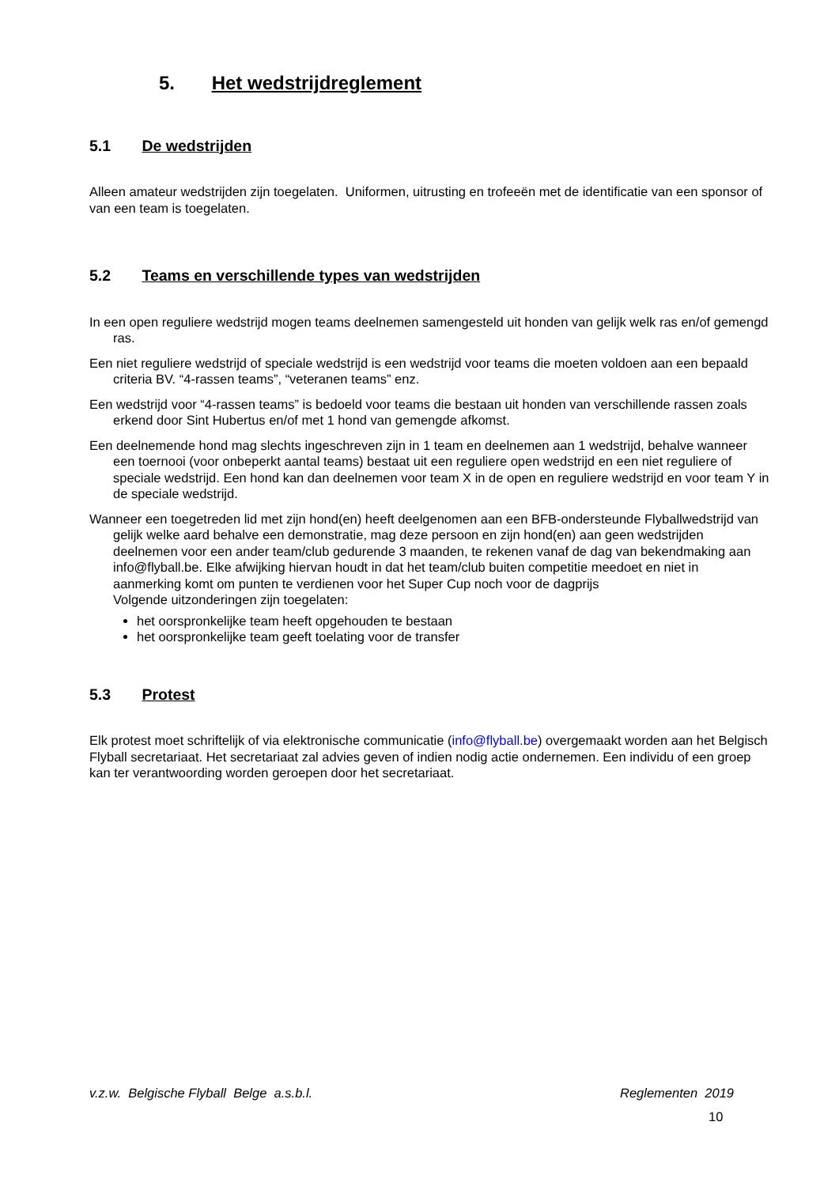5. Het wedstrijdreglement
5.1 De wedstrijden
Alleen amateur wedstrijden zijn toegelaten. Uniformen, uitrusting en trofeeën met de identificatie van een sponsor of van een team is toegelaten.
5.2 Teams en verschillende types van wedstrijden
In een open reguliere wedstrijd mogen teams deelnemen samengesteld uit honden van gelijk welk ras en/of gemengd ras.
Een niet reguliere wedstrijd of speciale wedstrijd is een wedstrijd voor teams die moeten voldoen aan een bepaald criteria BV. “4-rassen teams”, “veteranen teams” enz.
Een wedstrijd voor “4-rassen teams” is bedoeld voor teams die bestaan uit honden van verschillende rassen zoals erkend door Sint Hubertus en/of met 1 hond van gemengde afkomst.
Een deelnemende hond mag slechts ingeschreven zijn in 1 team en deelnemen aan 1 wedstrijd, behalve wanneer een toernooi (voor onbeperkt aantal teams) bestaat uit een reguliere open wedstrijd en een niet reguliere of speciale wedstrijd. Een hond kan dan deelnemen voor team X in de open en reguliere wedstrijd en voor team Y in de speciale wedstrijd.
Wanneer een toegetreden lid met zijn hond(en) heeft deelgenomen aan een BFB-ondersteunde Flyballwedstrijd van gelijk welke aard behalve een demonstratie, mag deze persoon en zijn hond(en) aan geen wedstrijden deelnemen voor een ander team/club gedurende 3 maanden, te rekenen vanaf de dag van bekendmaking aan info@flyball.be. Elke afwijking hiervan houdt in dat het team/club buiten competitie meedoet en niet in aanmerking komt om punten te verdienen voor het Super Cup noch voor de dagprijs
Volgende uitzonderingen zijn toegelaten:
het oorspronkelijke team heeft opgehouden te bestaan
het oorspronkelijke team geeft toelating voor de transfer
5.3 Protest
Elk protest moet schriftelijk of via elektronische communicatie (info@flyball.be) overgemaakt worden aan het Belgisch Flyball secretariaat. Het secretariaat zal advies geven of indien nodig actie ondernemen. Een individu of een groep kan ter verantwoording worden geroepen door het secretariaat.
v.z.w. Belgische Flyball Belge a.s.b.l. Reglementen 2019
10